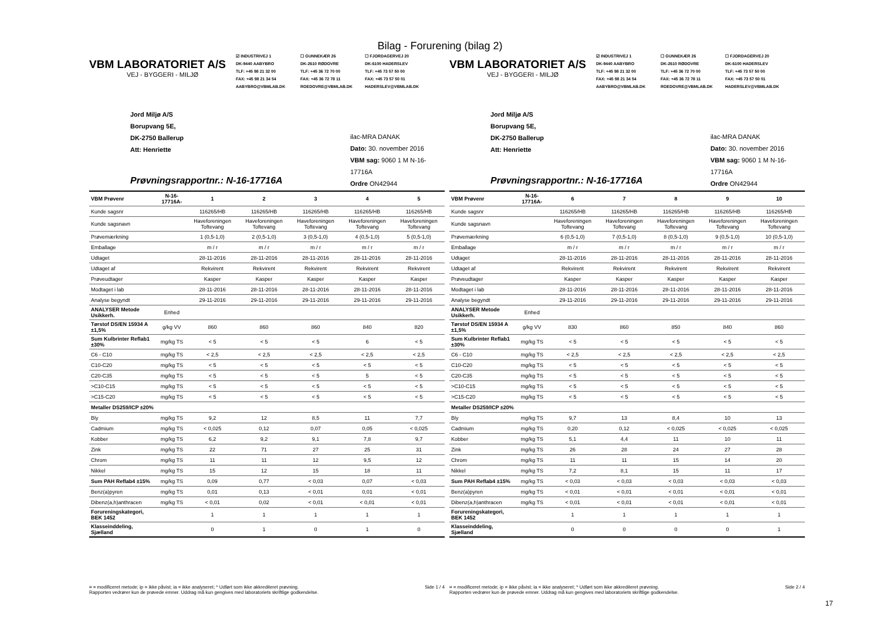Bilag - Forurening (bilag 2)
VBM LABORATORIET A/S
VEJ - BYGGERI - MILJØ
☑ INDUSTRIVEJ 1
DK-9440 AABYBRO
TLF: +45 98 21 32 00
FAX: +45 98 21 34 54
AABYBRO@VBMLAB.DK
☐ GUNNEKÆR 26
DK-2610 RØDOVRE
TLF: +45 36 72 70 00
FAX: +45 36 72 78 11
ROEDOVRE@VBMLAB.DK
☐ FJORDAGERVEJ 20
DK-6100 HADERSLEV
TLF: +45 73 57 50 00
FAX: +45 73 57 50 01
HADERSLEV@VBMLAB.DK
Jord Miljø A/S
Borupvang 5E,
DK-2750 Ballerup
Att: Henriette
ilac-MRA DANAK
Dato: 30. november 2016
VBM sag: 9060 1 M N-16-17716A
Ordre ON42944
Prøvningsrapportnr.: N-16-17716A
| VBM Prøvenr | N-16-17716A- | 1 | 2 | 3 | 4 | 5 |
| Kunde sagsnr | | 116265/HB | 116265/HB | 116265/HB | 116265/HB | 116265/HB |
| Kunde sagsnavn | | Haveforeningen Toftevang | Haveforeningen Toftevang | Haveforeningen Toftevang | Haveforeningen Toftevang | Haveforeningen Toftevang |
| Prøvemærkning | | 1 (0,5-1,0) | 2 (0,5-1,0) | 3 (0,5-1,0) | 4 (0,5-1,0) | 5 (0,5-1,0) |
| Emballage | | m / r | m / r | m / r | m / r | m / r |
| Udtaget | | 28-11-2016 | 28-11-2016 | 28-11-2016 | 28-11-2016 | 28-11-2016 |
| Udtaget af | | Rekvirent | Rekvirent | Rekvirent | Rekvirent | Rekvirent |
| Prøveudtager | | Kasper | Kasper | Kasper | Kasper | Kasper |
| Modtaget i lab | | 28-11-2016 | 28-11-2016 | 28-11-2016 | 28-11-2016 | 28-11-2016 |
| Analyse begyndt | | 29-11-2016 | 29-11-2016 | 29-11-2016 | 29-11-2016 | 29-11-2016 |
| ANALYSER Metode Usikkerh. | Enhed | | | | | |
| Tørstof DS/EN 15934 A ±1,5% | g/kg VV | 860 | 860 | 860 | 840 | 820 |
| Sum Kulbrinter Reflab1 ±30% | mg/kg TS | < 5 | < 5 | < 5 | 6 | < 5 |
| C6 - C10 | mg/kg TS | < 2,5 | < 2,5 | < 2,5 | < 2,5 | < 2,5 |
| C10-C20 | mg/kg TS | < 5 | < 5 | < 5 | < 5 | < 5 |
| C20-C35 | mg/kg TS | < 5 | < 5 | < 5 | 5 | < 5 |
| >C10-C15 | mg/kg TS | < 5 | < 5 | < 5 | < 5 | < 5 |
| >C15-C20 | mg/kg TS | < 5 | < 5 | < 5 | < 5 | < 5 |
| Metaller DS259/ICP ±20% | | | | | | |
| Bly | mg/kg TS | 9,2 | 12 | 8,5 | 11 | 7,7 |
| Cadmium | mg/kg TS | < 0,025 | 0,12 | 0,07 | 0,05 | < 0,025 |
| Kobber | mg/kg TS | 6,2 | 9,2 | 9,1 | 7,8 | 9,7 |
| Zink | mg/kg TS | 22 | 71 | 27 | 25 | 31 |
| Chrom | mg/kg TS | 11 | 11 | 12 | 9,5 | 12 |
| Nikkel | mg/kg TS | 15 | 12 | 15 | 18 | 11 |
| Sum PAH Reflab4 ±15% | mg/kg TS | 0,09 | 0,77 | < 0,03 | 0,07 | < 0,03 |
| Benz(a)pyren | mg/kg TS | 0,01 | 0,13 | < 0,01 | 0,01 | < 0,01 |
| Dibenz(a,h)anthracen | mg/kg TS | < 0,01 | 0,02 | < 0,01 | < 0,01 | < 0,01 |
| Forureningskategori, BEK 1452 | | 1 | 1 | 1 | 1 | 1 |
| Klasseinddeling, Sjælland | | 0 | 1 | 0 | 1 | 0 |
¤ = modificeret metode; ip = ikke påvist; ia = ikke analyseret; * Udført som ikke akkrediteret prøvning.
Rapporten vedrører kun de prøvede emner. Uddrag må kun gengives med laboratoriets skriftlige godkendelse.
Side 1 / 4
VBM LABORATORIET A/S
VEJ - BYGGERI - MILJØ
☑ INDUSTRIVEJ 1
DK-9440 AABYBRO
TLF: +45 98 21 32 00
FAX: +45 98 21 34 54
AABYBRO@VBMLAB.DK
☐ GUNNEKÆR 26
DK-2610 RØDOVRE
TLF: +45 36 72 70 00
FAX: +45 36 72 78 11
ROEDOVRE@VBMLAB.DK
☐ FJORDAGERVEJ 20
DK-6100 HADERSLEV
TLF: +45 73 57 50 00
FAX: +45 73 57 50 01
HADERSLEV@VBMLAB.DK
Jord Miljø A/S
Borupvang 5E,
DK-2750 Ballerup
Att: Henriette
ilac-MRA DANAK
Dato: 30. november 2016
VBM sag: 9060 1 M N-16-17716A
Ordre ON42944
Prøvningsrapportnr.: N-16-17716A
| VBM Prøvenr | N-16-17716A- | 6 | 7 | 8 | 9 | 10 |
| Kunde sagsnr | | 116265/HB | 116265/HB | 116265/HB | 116265/HB | 116265/HB |
| Kunde sagsnavn | | Haveforeningen Toftevang | Haveforeningen Toftevang | Haveforeningen Toftevang | Haveforeningen Toftevang | Haveforeningen Toftevang |
| Prøvemærkning | | 6 (0,5-1,0) | 7 (0,5-1,0) | 8 (0,5-1,0) | 9 (0,5-1,0) | 10 (0,5-1,0) |
| Emballage | | m / r | m / r | m / r | m / r | m / r |
| Udtaget | | 28-11-2016 | 28-11-2016 | 28-11-2016 | 28-11-2016 | 28-11-2016 |
| Udtaget af | | Rekvirent | Rekvirent | Rekvirent | Rekvirent | Rekvirent |
| Prøveudtager | | Kasper | Kasper | Kasper | Kasper | Kasper |
| Modtaget i lab | | 28-11-2016 | 28-11-2016 | 28-11-2016 | 28-11-2016 | 28-11-2016 |
| Analyse begyndt | | 29-11-2016 | 29-11-2016 | 29-11-2016 | 29-11-2016 | 29-11-2016 |
| ANALYSER Metode Usikkerh. | Enhed | | | | | |
| Tørstof DS/EN 15934 A ±1,5% | g/kg VV | 830 | 860 | 850 | 840 | 860 |
| Sum Kulbrinter Reflab1 ±30% | mg/kg TS | < 5 | < 5 | < 5 | < 5 | < 5 |
| C6 - C10 | mg/kg TS | < 2,5 | < 2,5 | < 2,5 | < 2,5 | < 2,5 |
| C10-C20 | mg/kg TS | < 5 | < 5 | < 5 | < 5 | < 5 |
| C20-C35 | mg/kg TS | < 5 | < 5 | < 5 | < 5 | < 5 |
| >C10-C15 | mg/kg TS | < 5 | < 5 | < 5 | < 5 | < 5 |
| >C15-C20 | mg/kg TS | < 5 | < 5 | < 5 | < 5 | < 5 |
| Metaller DS259/ICP ±20% | | | | | | |
| Bly | mg/kg TS | 9,7 | 13 | 8,4 | 10 | 13 |
| Cadmium | mg/kg TS | 0,20 | 0,12 | < 0,025 | < 0,025 | < 0,025 |
| Kobber | mg/kg TS | 5,1 | 4,4 | 11 | 10 | 11 |
| Zink | mg/kg TS | 26 | 28 | 24 | 27 | 28 |
| Chrom | mg/kg TS | 11 | 11 | 15 | 14 | 20 |
| Nikkel | mg/kg TS | 7,2 | 8,1 | 15 | 11 | 17 |
| Sum PAH Reflab4 ±15% | mg/kg TS | < 0,03 | < 0,03 | < 0,03 | < 0,03 | < 0,03 |
| Benz(a)pyren | mg/kg TS | < 0,01 | < 0,01 | < 0,01 | < 0,01 | < 0,01 |
| Dibenz(a,h)anthracen | mg/kg TS | < 0,01 | < 0,01 | < 0,01 | < 0,01 | < 0,01 |
| Forureningskategori, BEK 1452 | | 1 | 1 | 1 | 1 | 1 |
| Klasseinddeling, Sjælland | | 0 | 0 | 0 | 0 | 1 |
¤ = modificeret metode; ip = ikke påvist; ia = ikke analyseret; * Udført som ikke akkrediteret prøvning.
Rapporten vedrører kun de prøvede emner. Uddrag må kun gengives med laboratoriets skriftlige godkendelse.
Side 2 / 4
17